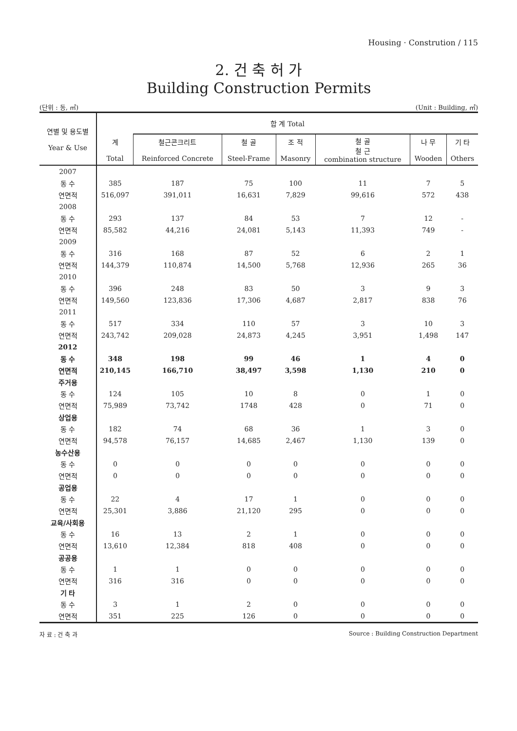Housing · Constrution / 115
2. 건 축 허 가
Building Construction Permits
(단위 : 동, ㎡) (Unit : Building, ㎡)
| 연별 및 용도별 Year & Use | 합 계 Total | | | | | | |
| --- | --- | --- | --- | --- | --- | --- | --- |
| | 계 Total | 철근콘크리트 Reinforced Concrete | 철 골 Steel-Frame | 조 적 Masonry | 철 골 철 근 combination structure | 나 무 Wooden | 기 타 Others |
| 2007 | | | | | | | |
| 동 수 | 385 | 187 | 75 | 100 | 11 | 7 | 5 |
| 연면적 | 516,097 | 391,011 | 16,631 | 7,829 | 99,616 | 572 | 438 |
| 2008 | | | | | | | |
| 동 수 | 293 | 137 | 84 | 53 | 7 | 12 | - |
| 연면적 | 85,582 | 44,216 | 24,081 | 5,143 | 11,393 | 749 | - |
| 2009 | | | | | | | |
| 동 수 | 316 | 168 | 87 | 52 | 6 | 2 | 1 |
| 연면적 | 144,379 | 110,874 | 14,500 | 5,768 | 12,936 | 265 | 36 |
| 2010 | | | | | | | |
| 동 수 | 396 | 248 | 83 | 50 | 3 | 9 | 3 |
| 연면적 | 149,560 | 123,836 | 17,306 | 4,687 | 2,817 | 838 | 76 |
| 2011 | | | | | | | |
| 동 수 | 517 | 334 | 110 | 57 | 3 | 10 | 3 |
| 연면적 | 243,742 | 209,028 | 24,873 | 4,245 | 3,951 | 1,498 | 147 |
| 2012 | | | | | | | |
| 동 수 | 348 | 198 | 99 | 46 | 1 | 4 | 0 |
| 연면적 | 210,145 | 166,710 | 38,497 | 3,598 | 1,130 | 210 | 0 |
| 주거용 | | | | | | | |
| 동 수 | 124 | 105 | 10 | 8 | 0 | 1 | 0 |
| 연면적 | 75,989 | 73,742 | 1748 | 428 | 0 | 71 | 0 |
| 상업용 | | | | | | | |
| 동 수 | 182 | 74 | 68 | 36 | 1 | 3 | 0 |
| 연면적 | 94,578 | 76,157 | 14,685 | 2,467 | 1,130 | 139 | 0 |
| 농수산용 | | | | | | | |
| 동 수 | 0 | 0 | 0 | 0 | 0 | 0 | 0 |
| 연면적 | 0 | 0 | 0 | 0 | 0 | 0 | 0 |
| 공업용 | | | | | | | |
| 동 수 | 22 | 4 | 17 | 1 | 0 | 0 | 0 |
| 연면적 | 25,301 | 3,886 | 21,120 | 295 | 0 | 0 | 0 |
| 교육/사회용 | | | | | | | |
| 동 수 | 16 | 13 | 2 | 1 | 0 | 0 | 0 |
| 연면적 | 13,610 | 12,384 | 818 | 408 | 0 | 0 | 0 |
| 공공용 | | | | | | | |
| 동 수 | 1 | 1 | 0 | 0 | 0 | 0 | 0 |
| 연면적 | 316 | 316 | 0 | 0 | 0 | 0 | 0 |
| 기 타 | | | | | | | |
| 동 수 | 3 | 1 | 2 | 0 | 0 | 0 | 0 |
| 연면적 | 351 | 225 | 126 | 0 | 0 | 0 | 0 |
자 료 : 건 축 과 Source : Building Construction Department